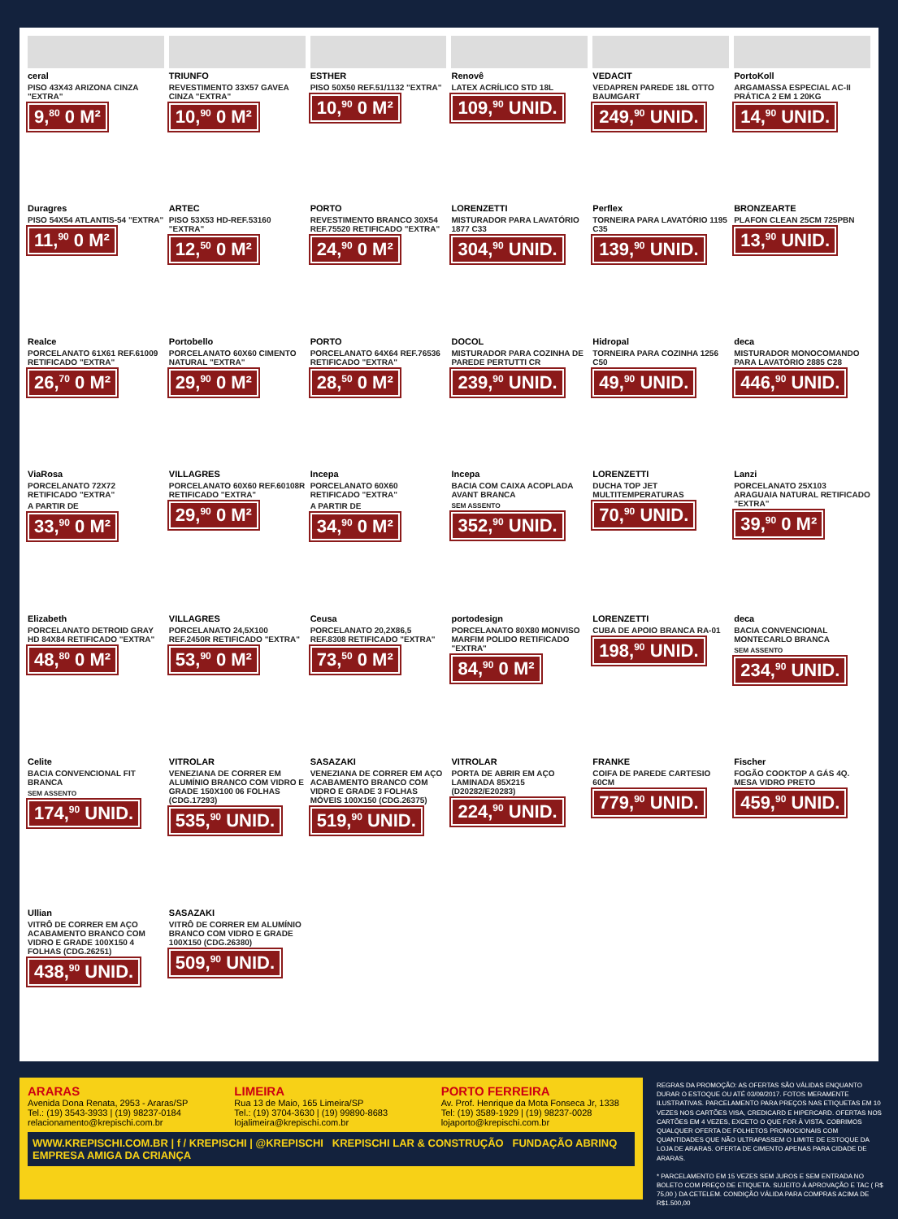ceral
PISO 43X43 ARIZONA CINZA "EXTRA"
9,<sup>80</sup> 0 M²
TRIUNFO
REVESTIMENTO 33X57 GAVEA CINZA "EXTRA"
10,<sup>90</sup> 0 M²
ESTHER
PISO 50X50 REF.51/1132 "EXTRA"
10,<sup>90</sup> 0 M²
Renovê
LATEX ACRÍLICO STD 18L
109,<sup>90</sup> UNID.
VEDACIT
VEDAPREN PAREDE 18L OTTO BAUMGART
249,<sup>90</sup> UNID.
PortoKoll
ARGAMASSA ESPECIAL AC-II PRÁTICA 2 EM 1 20KG
14,<sup>90</sup> UNID.
Duragres
PISO 54X54 ATLANTIS-54 "EXTRA"
11,<sup>90</sup> 0 M²
ARTEC
PISO 53X53 HD-REF.53160 "EXTRA"
12,<sup>50</sup> 0 M²
PORTO
REVESTIMENTO BRANCO 30X54 REF.75520 RETIFICADO "EXTRA"
24,<sup>90</sup> 0 M²
LORENZETTI
MISTURADOR PARA LAVATÓRIO 1877 C33
304,<sup>90</sup> UNID.
Perflex
TORNEIRA PARA LAVATÓRIO 1195 C35
139,<sup>90</sup> UNID.
BRONZEARTE
PLAFON CLEAN 25CM 725PBN
13,<sup>90</sup> UNID.
Realce
PORCELANATO 61X61 REF.61009 RETIFICADO "EXTRA"
26,<sup>70</sup> 0 M²
Portobello
PORCELANATO 60X60 CIMENTO NATURAL "EXTRA"
29,<sup>90</sup> 0 M²
PORTO
PORCELANATO 64X64 REF.76536 RETIFICADO "EXTRA"
28,<sup>50</sup> 0 M²
DOCOL
MISTURADOR PARA COZINHA DE PAREDE PERTUTTI CR
239,<sup>90</sup> UNID.
Hidropal
TORNEIRA PARA COZINHA 1256 C50
49,<sup>90</sup> UNID.
deca
MISTURADOR MONOCOMANDO PARA LAVATÓRIO 2885 C28
446,<sup>90</sup> UNID.
ViaRosa
PORCELANATO 72X72 RETIFICADO "EXTRA"
A PARTIR DE
33,<sup>90</sup> 0 M²
VILLAGRES
PORCELANATO 60X60 REF.60108R RETIFICADO "EXTRA"
29,<sup>90</sup> 0 M²
Incepa
PORCELANATO 60X60 RETIFICADO "EXTRA"
A PARTIR DE
34,<sup>90</sup> 0 M²
Incepa
BACIA COM CAIXA ACOPLADA AVANT BRANCA
SEM ASSENTO
352,<sup>90</sup> UNID.
LORENZETTI
DUCHA TOP JET MULTITEMPERATURAS
70,<sup>90</sup> UNID.
Lanzi
PORCELANATO 25X103 ARAGUAIA NATURAL RETIFICADO "EXTRA"
39,<sup>90</sup> 0 M²
Elizabeth
PORCELANATO DETROID GRAY HD 84X84 RETIFICADO "EXTRA"
48,<sup>80</sup> 0 M²
VILLAGRES
PORCELANATO 24,5X100 REF.2450R RETIFICADO "EXTRA"
53,<sup>90</sup> 0 M²
Ceusa
PORCELANATO 20,2X86,5 REF.8308 RETIFICADO "EXTRA"
73,<sup>50</sup> 0 M²
portodesign
PORCELANATO 80X80 MONVISO MARFIM POLIDO RETIFICADO "EXTRA"
84,<sup>90</sup> 0 M²
LORENZETTI
CUBA DE APOIO BRANCA RA-01
198,<sup>90</sup> UNID.
deca
BACIA CONVENCIONAL MONTECARLO BRANCA
SEM ASSENTO
234,<sup>90</sup> UNID.
Celite
BACIA CONVENCIONAL FIT BRANCA
SEM ASSENTO
174,<sup>90</sup> UNID.
VITROLAR
VENEZIANA DE CORRER EM ALUMÍNIO BRANCO COM VIDRO E GRADE 150X100 06 FOLHAS (CDG.17293)
535,<sup>90</sup> UNID.
SASAZAKI
VENEZIANA DE CORRER EM AÇO ACABAMENTO BRANCO COM VIDRO E GRADE 3 FOLHAS MÓVEIS 100X150 (CDG.26375)
519,<sup>90</sup> UNID.
VITROLAR
PORTA DE ABRIR EM AÇO LAMINADA 85X215 (D20282/E20283)
224,<sup>90</sup> UNID.
FRANKE
COIFA DE PAREDE CARTESIO 60CM
779,<sup>90</sup> UNID.
Fischer
FOGÃO COOKTOP A GÁS 4Q. MESA VIDRO PRETO
459,<sup>90</sup> UNID.
Ullian
VITRÔ DE CORRER EM AÇO ACABAMENTO BRANCO COM VIDRO E GRADE 100X150 4 FOLHAS (CDG.26251)
438,<sup>90</sup> UNID.
SASAZAKI
VITRÔ DE CORRER EM ALUMÍNIO BRANCO COM VIDRO E GRADE 100X150 (CDG.26380)
509,<sup>90</sup> UNID.
ARARAS
Avenida Dona Renata, 2953 - Araras/SP
Tel.: (19) 3543-3933 | (19) 98237-0184
relacionamento@krepischi.com.br
LIMEIRA
Rua 13 de Maio, 165 Limeira/SP
Tel.: (19) 3704-3630 | (19) 99890-8683
lojalimeira@krepischi.com.br
PORTO FERREIRA
Av. Prof. Henrique da Mota Fonseca Jr, 1338
Tel: (19) 3589-1929 | (19) 98237-0028
lojaporto@krepischi.com.br
WWW.KREPISCHI.COM.BR | f / KREPISCHI | @KREPISCHI KREPISCHI LAR & CONSTRUÇÃO FUNDAÇÃO ABRINQ EMPRESA AMIGA DA CRIANÇA
REGRAS DA PROMOÇÃO: AS OFERTAS SÃO VÁLIDAS ENQUANTO DURAR O ESTOQUE OU ATÉ 03/09/2017. FOTOS MERAMENTE ILUSTRATIVAS. PARCELAMENTO PARA PREÇOS NAS ETIQUETAS EM 10 VEZES NOS CARTÕES VISA, CREDICARD E HIPERCARD. OFERTAS NOS CARTÕES EM 4 VEZES, EXCETO O QUE FOR À VISTA. COBRIMOS QUALQUER OFERTA DE FOLHETOS PROMOCIONAIS COM QUANTIDADES QUE NÃO ULTRAPASSEM O LIMITE DE ESTOQUE DA LOJA DE ARARAS. OFERTA DE CIMENTO APENAS PARA CIDADE DE ARARAS.
* PARCELAMENTO EM 15 VEZES SEM JUROS E SEM ENTRADA NO BOLETO COM PREÇO DE ETIQUETA. SUJEITO À APROVAÇÃO E TAC ( R$ 75,00 ) DA CETELEM. CONDIÇÃO VÁLIDA PARA COMPRAS ACIMA DE R$1.500,00